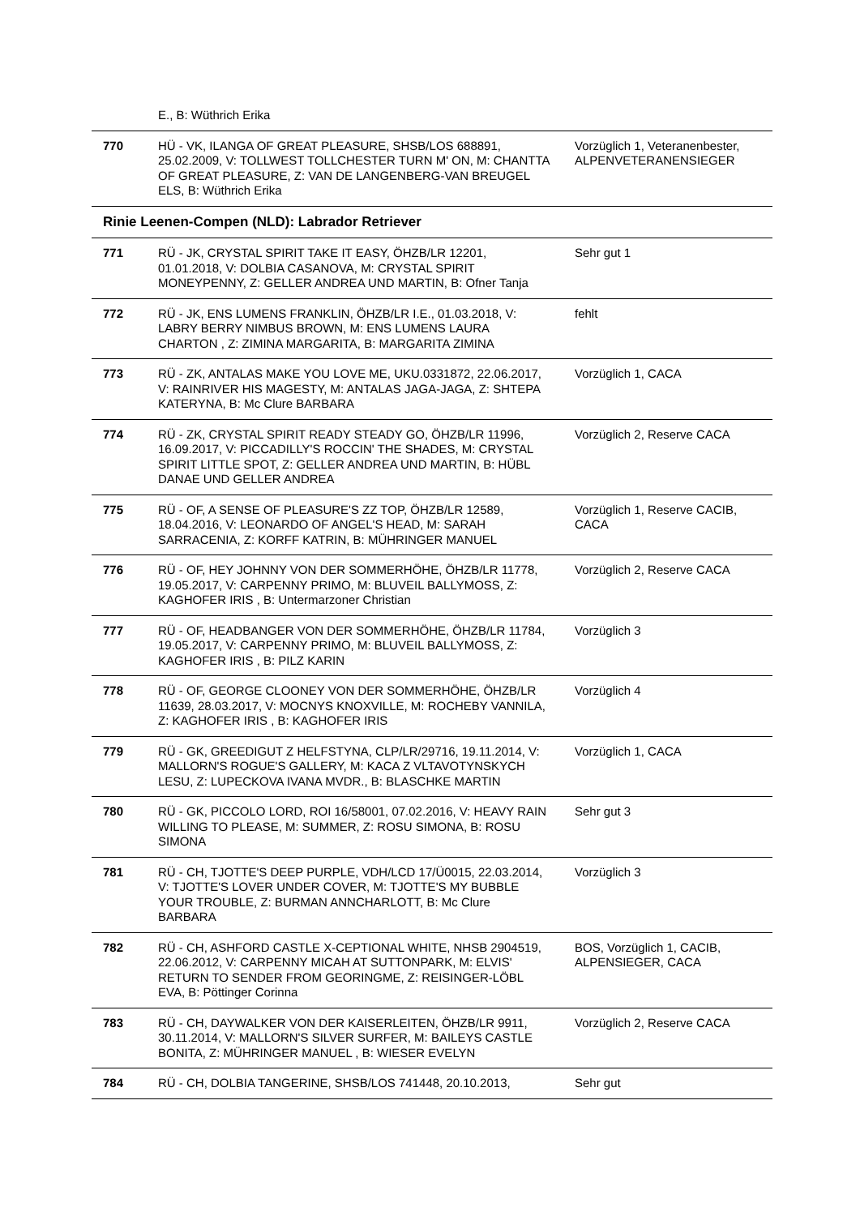| | E., B: Wüthrich Erika | |
| 770 | HÜ - VK, ILANGA OF GREAT PLEASURE, SHSB/LOS 688891, 25.02.2009, V: TOLLWEST TOLLCHESTER TURN M' ON, M: CHANTTA OF GREAT PLEASURE, Z: VAN DE LANGENBERG-VAN BREUGEL ELS, B: Wüthrich Erika | Vorzüglich 1, Veteranenbester, ALPENVETERANENSIEGER |
| Rinie Leenen-Compen (NLD): Labrador Retriever | | |
| 771 | RÜ - JK, CRYSTAL SPIRIT TAKE IT EASY, ÖHZB/LR 12201, 01.01.2018, V: DOLBIA CASANOVA, M: CRYSTAL SPIRIT MONEYPENNY, Z: GELLER ANDREA UND MARTIN, B: Ofner Tanja | Sehr gut 1 |
| 772 | RÜ - JK, ENS LUMENS FRANKLIN, ÖHZB/LR I.E., 01.03.2018, V: LABRY BERRY NIMBUS BROWN, M: ENS LUMENS LAURA CHARTON , Z: ZIMINA MARGARITA, B: MARGARITA ZIMINA | fehlt |
| 773 | RÜ - ZK, ANTALAS MAKE YOU LOVE ME, UKU.0331872, 22.06.2017, V: RAINRIVER HIS MAGESTY, M: ANTALAS JAGA-JAGA, Z: SHTEPA KATERYNA, B: Mc Clure BARBARA | Vorzüglich 1, CACA |
| 774 | RÜ - ZK, CRYSTAL SPIRIT READY STEADY GO, ÖHZB/LR 11996, 16.09.2017, V: PICCADILLY'S ROCCIN' THE SHADES, M: CRYSTAL SPIRIT LITTLE SPOT, Z: GELLER ANDREA UND MARTIN, B: HÜBL DANAE UND GELLER ANDREA | Vorzüglich 2, Reserve CACA |
| 775 | RÜ - OF, A SENSE OF PLEASURE'S ZZ TOP, ÖHZB/LR 12589, 18.04.2016, V: LEONARDO OF ANGEL'S HEAD, M: SARAH SARRACENIA, Z: KORFF KATRIN, B: MÜHRINGER MANUEL | Vorzüglich 1, Reserve CACIB, CACA |
| 776 | RÜ - OF, HEY JOHNNY VON DER SOMMERHÖHE, ÖHZB/LR 11778, 19.05.2017, V: CARPENNY PRIMO, M: BLUVEIL BALLYMOSS, Z: KAGHOFER IRIS , B: Untermarzoner Christian | Vorzüglich 2, Reserve CACA |
| 777 | RÜ - OF, HEADBANGER VON DER SOMMERHÖHE, ÖHZB/LR 11784, 19.05.2017, V: CARPENNY PRIMO, M: BLUVEIL BALLYMOSS, Z: KAGHOFER IRIS , B: PILZ KARIN | Vorzüglich 3 |
| 778 | RÜ - OF, GEORGE CLOONEY VON DER SOMMERHÖHE, ÖHZB/LR 11639, 28.03.2017, V: MOCNYS KNOXVILLE, M: ROCHEBY VANNILA, Z: KAGHOFER IRIS , B: KAGHOFER IRIS | Vorzüglich 4 |
| 779 | RÜ - GK, GREEDIGUT Z HELFSTYNA, CLP/LR/29716, 19.11.2014, V: MALLORN'S ROGUE'S GALLERY, M: KACA Z VLTAVOTYNSKYCH LESU, Z: LUPECKOVA IVANA MVDR., B: BLASCHKE MARTIN | Vorzüglich 1, CACA |
| 780 | RÜ - GK, PICCOLO LORD, ROI 16/58001, 07.02.2016, V: HEAVY RAIN WILLING TO PLEASE, M: SUMMER, Z: ROSU SIMONA, B: ROSU SIMONA | Sehr gut 3 |
| 781 | RÜ - CH, TJOTTE'S DEEP PURPLE, VDH/LCD 17/Ü0015, 22.03.2014, V: TJOTTE'S LOVER UNDER COVER, M: TJOTTE'S MY BUBBLE YOUR TROUBLE, Z: BURMAN ANNCHARLOTT, B: Mc Clure BARBARA | Vorzüglich 3 |
| 782 | RÜ - CH, ASHFORD CASTLE X-CEPTIONAL WHITE, NHSB 2904519, 22.06.2012, V: CARPENNY MICAH AT SUTTONPARK, M: ELVIS' RETURN TO SENDER FROM GEORINGME, Z: REISINGER-LÖBL EVA, B: Pöttinger Corinna | BOS, Vorzüglich 1, CACIB, ALPENSIEGER, CACA |
| 783 | RÜ - CH, DAYWALKER VON DER KAISERLEITEN, ÖHZB/LR 9911, 30.11.2014, V: MALLORN'S SILVER SURFER, M: BAILEYS CASTLE BONITA, Z: MÜHRINGER MANUEL , B: WIESER EVELYN | Vorzüglich 2, Reserve CACA |
| 784 | RÜ - CH, DOLBIA TANGERINE, SHSB/LOS 741448, 20.10.2013, | Sehr gut |